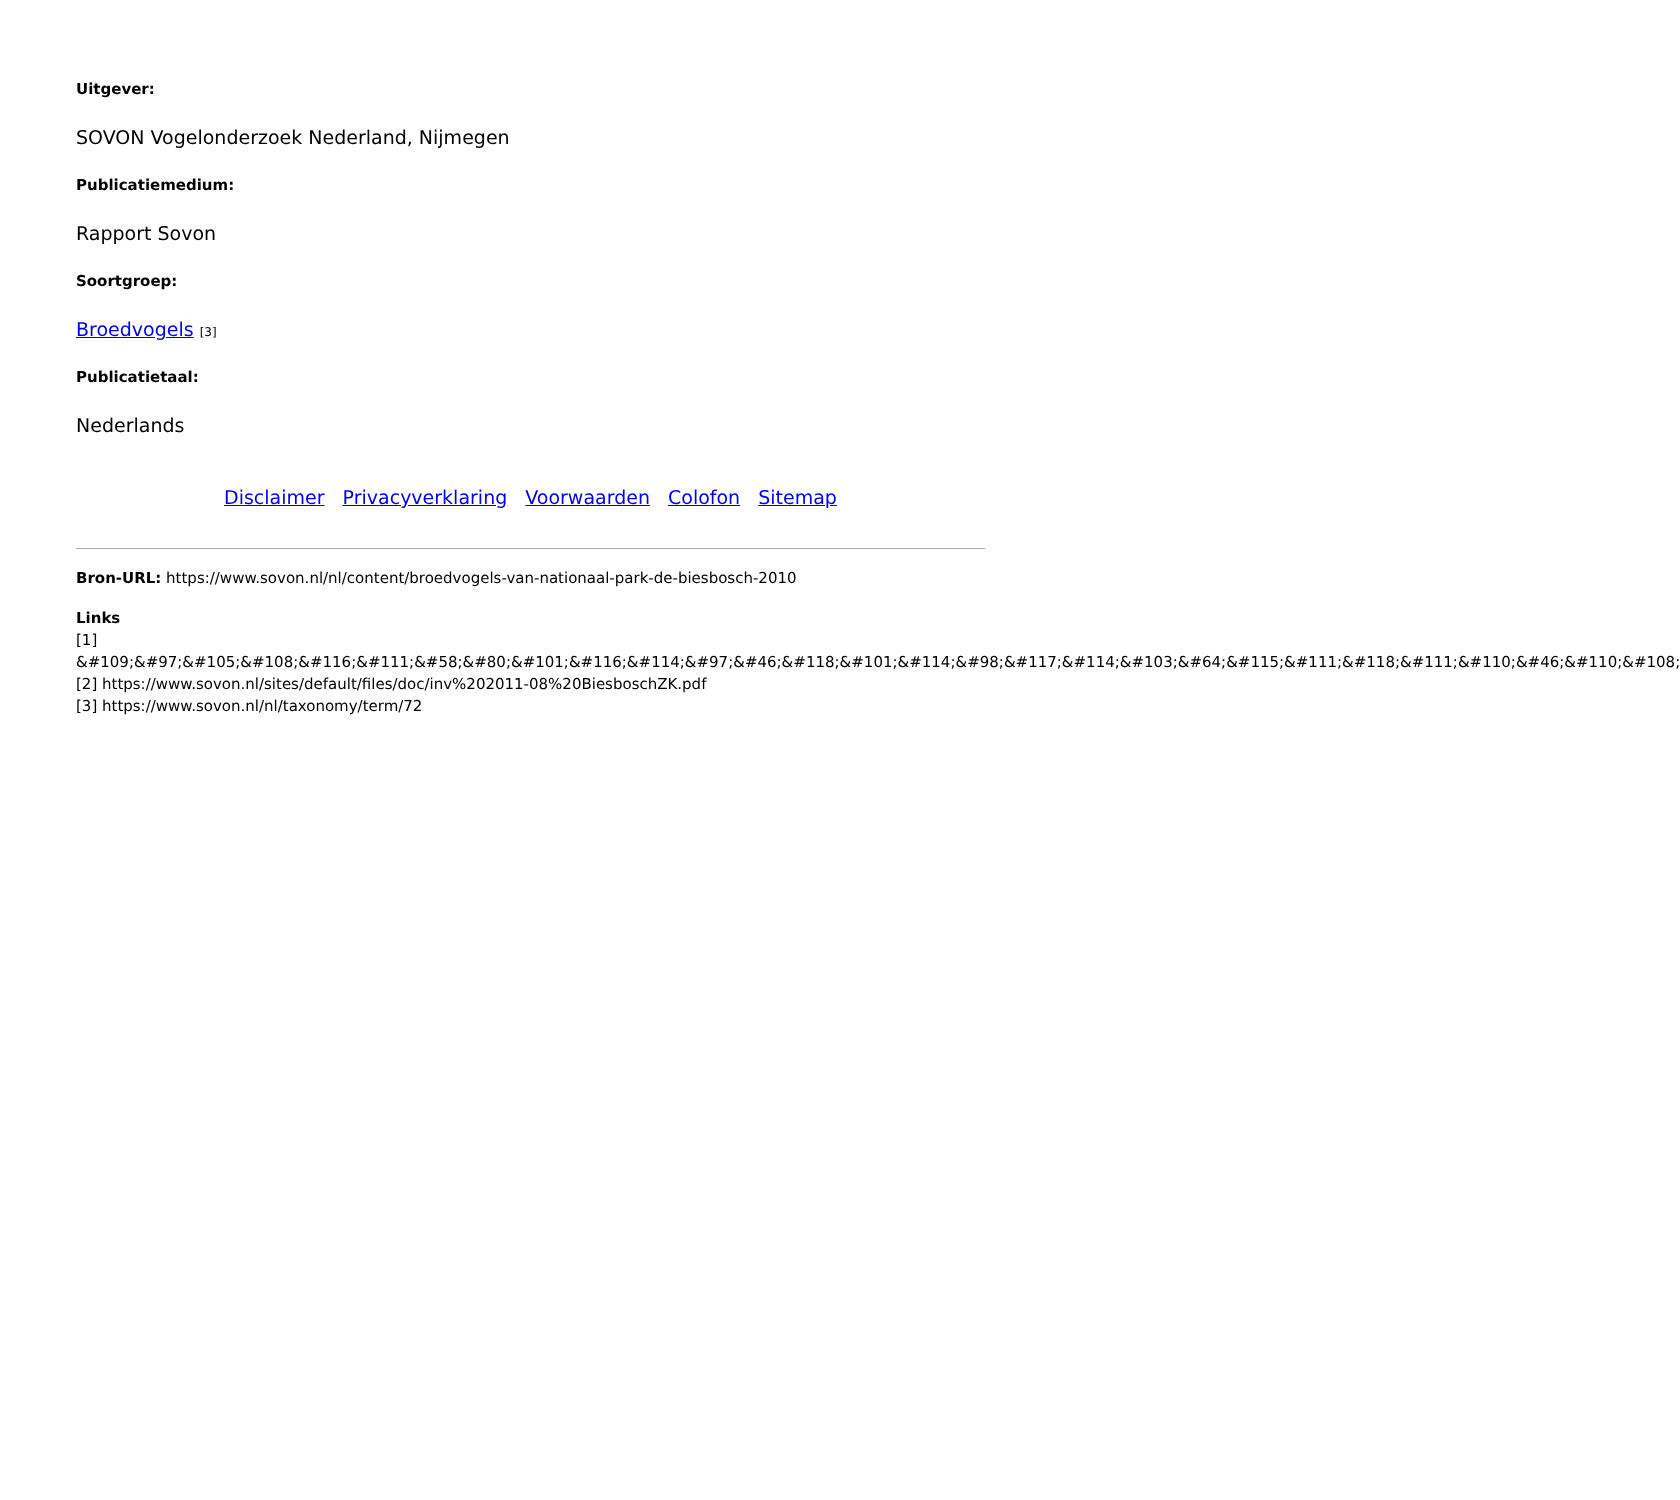Uitgever:
SOVON Vogelonderzoek Nederland, Nijmegen
Publicatiemedium:
Rapport Sovon
Soortgroep:
Broedvogels [3]
Publicatietaal:
Nederlands
Disclaimer Privacyverklaring Voorwaarden Colofon Sitemap
Bron-URL: https://www.sovon.nl/nl/content/broedvogels-van-nationaal-park-de-biesbosch-2010
Links
[1]
&#109;&#97;&#105;&#108;&#116;&#111;&#58;&#80;&#101;&#116;&#114;&#97;&#46;&#118;&#101;&#114;&#98;&#117;&#114;&#103;&#64;&#115;&#111;&#118;&#111;&#110;&#46;&#110;&#108;
[2] https://www.sovon.nl/sites/default/files/doc/inv%202011-08%20BiesboschZK.pdf
[3] https://www.sovon.nl/nl/taxonomy/term/72